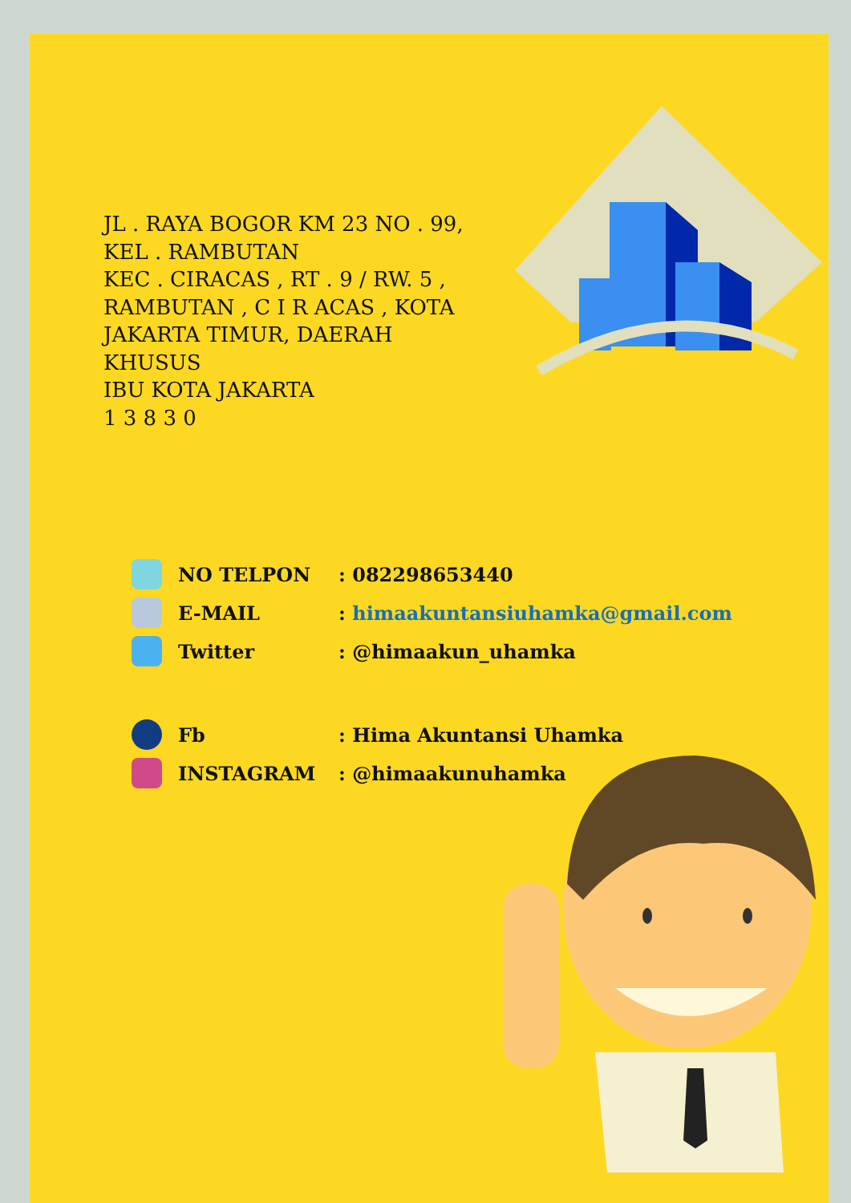JL . RAYA BOGOR KM 23 NO . 99,
KEL . RAMBUTAN
KEC . CIRACAS , RT . 9 / RW. 5 ,
RAMBUTAN , C I R ACAS , KOTA
JAKARTA TIMUR, DAERAH
KHUSUS
IBU KOTA JAKARTA
1 3 8 3 0
NO TELPON: 082298653440
E-MAIL: himaakuntansiuhamka@gmail.com
Twitter: @himaakun_uhamka
Fb: Hima Akuntansi Uhamka
INSTAGRAM: @himaakunuhamka